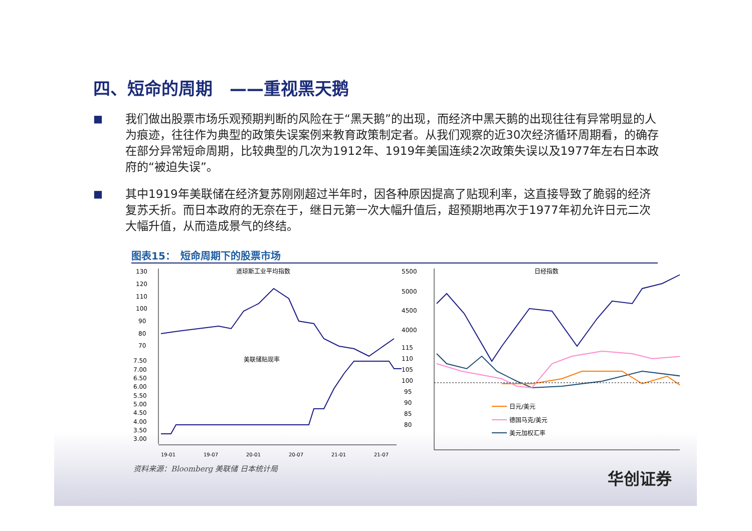四、短命的周期　——重视黑天鹅
■
我们做出股票市场乐观预期判断的风险在于“黑天鹅”的出现，而经济中黑天鹅的出现往往有异常明显的人为痕迹，往往作为典型的政策失误案例来教育政策制定者。从我们观察的近30次经济循环周期看，的确存在部分异常短命周期，比较典型的几次为1912年、1919年美国连续2次政策失误以及1977年左右日本政府的“被迫失误”。
■
其中1919年美联储在经济复苏刚刚超过半年时，因各种原因提高了贴现利率，这直接导致了脆弱的经济复苏夭折。而日本政府的无奈在于，继日元第一次大幅升值后，超预期地再次于1977年初允许日元二次大幅升值，从而造成景气的终结。
图表15：　短命周期下的股票市场
道琼斯工业平均指数
130
120
110
100
90
80
70
7.50
7.00
6.50
6.00
5.50
5.00
4.50
4.00
3.50
3.00
美联储贴现率
19-01
19-07
20-01
20-07
21-01
21-07
日经指数
5500
5000
4500
4000
115
110
105
100
95
90
85
80
日元/美元
德国马克/美元
美元加权汇率
资料来源：Bloomberg 美联储 日本统计局
华创证券